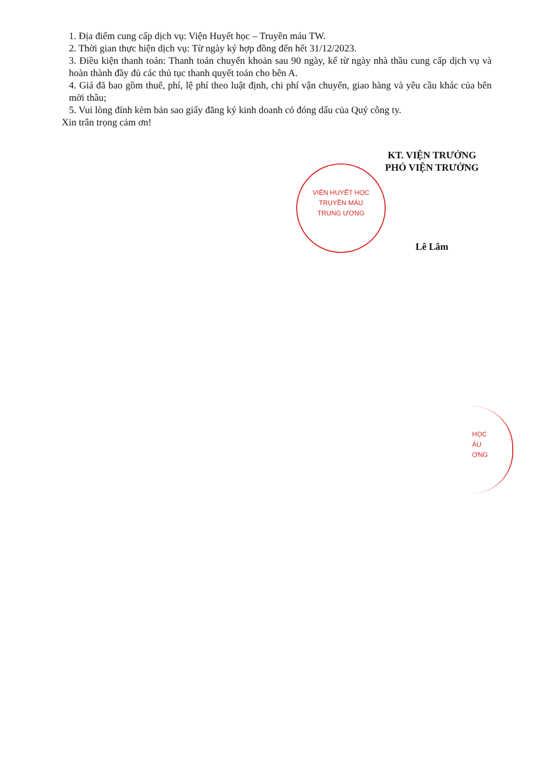1. Địa điểm cung cấp dịch vụ: Viện Huyết học – Truyền máu TW.
2. Thời gian thực hiện dịch vụ: Từ ngày ký hợp đồng đến hết 31/12/2023.
3. Điều kiện thanh toán: Thanh toán chuyển khoản sau 90 ngày, kể từ ngày nhà thầu cung cấp dịch vụ và hoàn thành đầy đủ các thủ tục thanh quyết toán cho bên A.
4. Giá đã bao gồm thuế, phí, lệ phí theo luật định, chi phí vận chuyển, giao hàng và yêu cầu khác của bên mời thầu;
5. Vui lòng đính kèm bản sao giấy đăng ký kinh doanh có đóng dấu của Quý công ty.
Xin trân trọng cảm ơn!
KT. VIỆN TRƯỞNG
PHÓ VIỆN TRƯỞNG
Lê Lâm
VIỆN HUYẾT HỌC
TRUYỀN MÁU
TRUNG ƯƠNG
HỌC
ÁU
ƠNG